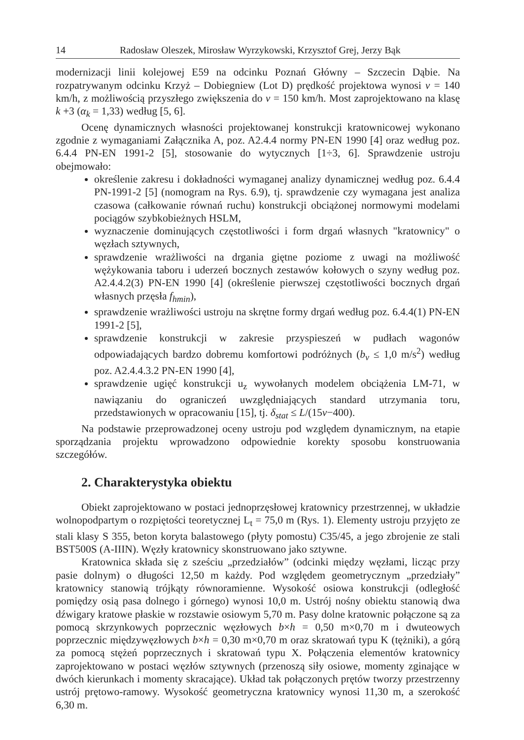14 Radosław Oleszek, Mirosław Wyrzykowski, Krzysztof Grej, Jerzy Bąk
modernizacji linii kolejowej E59 na odcinku Poznań Główny – Szczecin Dąbie. Na rozpatrywanym odcinku Krzyż – Dobiegniew (Lot D) prędkość projektowa wynosi v = 140 km/h, z możliwością przyszłego zwiększenia do v = 150 km/h. Most zaprojektowano na klasę k +3 (α<sub>k</sub> = 1,33) według [5, 6].
Ocenę dynamicznych własności projektowanej konstrukcji kratownicowej wykonano zgodnie z wymaganiami Załącznika A, poz. A2.4.4 normy PN-EN 1990 [4] oraz według poz. 6.4.4 PN-EN 1991-2 [5], stosowanie do wytycznych [1÷3, 6]. Sprawdzenie ustroju obejmowało:
określenie zakresu i dokładności wymaganej analizy dynamicznej według poz. 6.4.4 PN-1991-2 [5] (nomogram na Rys. 6.9), tj. sprawdzenie czy wymagana jest analiza czasowa (całkowanie równań ruchu) konstrukcji obciążonej normowymi modelami pociągów szybkobieżnych HSLM,
wyznaczenie dominujących częstotliwości i form drgań własnych "kratownicy" o węzłach sztywnych,
sprawdzenie wrażliwości na drgania giętne poziome z uwagi na możliwość wężykowania taboru i uderzeń bocznych zestawów kołowych o szyny według poz. A2.4.4.2(3) PN-EN 1990 [4] (określenie pierwszej częstotliwości bocznych drgań własnych przęsła f<sub>hmin</sub>),
sprawdzenie wrażliwości ustroju na skrętne formy drgań według poz. 6.4.4(1) PN-EN 1991-2 [5],
sprawdzenie konstrukcji w zakresie przyspieszeń w pudłach wagonów odpowiadających bardzo dobremu komfortowi podróżnych (b<sub>v</sub> ≤ 1,0 m/s<sup>2</sup>) według poz. A2.4.4.3.2 PN-EN 1990 [4],
sprawdzenie ugięć konstrukcji u<sub>z</sub> wywołanych modelem obciążenia LM-71, w nawiązaniu do ograniczeń uwzględniających standard utrzymania toru, przedstawionych w opracowaniu [15], tj. δ<sub>stat</sub> ≤ L/(15v−400).
Na podstawie przeprowadzonej oceny ustroju pod względem dynamicznym, na etapie sporządzania projektu wprowadzono odpowiednie korekty sposobu konstruowania szczegółów.
2. Charakterystyka obiektu
Obiekt zaprojektowano w postaci jednoprzęsłowej kratownicy przestrzennej, w układzie wolnopodpartym o rozpiętości teoretycznej L<sub>t</sub> = 75,0 m (Rys. 1). Elementy ustroju przyjęto ze stali klasy S 355, beton koryta balastowego (płyty pomostu) C35/45, a jego zbrojenie ze stali BST500S (A-IIIN). Węzły kratownicy skonstruowano jako sztywne.
Kratownica składa się z sześciu „przedziałów” (odcinki między węzłami, licząc przy pasie dolnym) o długości 12,50 m każdy. Pod względem geometrycznym „przedziały” kratownicy stanowią trójkąty równoramienne. Wysokość osiowa konstrukcji (odległość pomiędzy osią pasa dolnego i górnego) wynosi 10,0 m. Ustrój nośny obiektu stanowią dwa dźwigary kratowe płaskie w rozstawie osiowym 5,70 m. Pasy dolne kratownic połączone są za pomocą skrzynkowych poprzecznic węzłowych b×h = 0,50 m×0,70 m i dwuteowych poprzecznic międzywęzłowych b×h = 0,30 m×0,70 m oraz skratowań typu K (tężniki), a górą za pomocą stężeń poprzecznych i skratowań typu X. Połączenia elementów kratownicy zaprojektowano w postaci węzłów sztywnych (przenoszą siły osiowe, momenty zginające w dwóch kierunkach i momenty skracające). Układ tak połączonych prętów tworzy przestrzenny ustrój prętowo-ramowy. Wysokość geometryczna kratownicy wynosi 11,30 m, a szerokość 6,30 m.